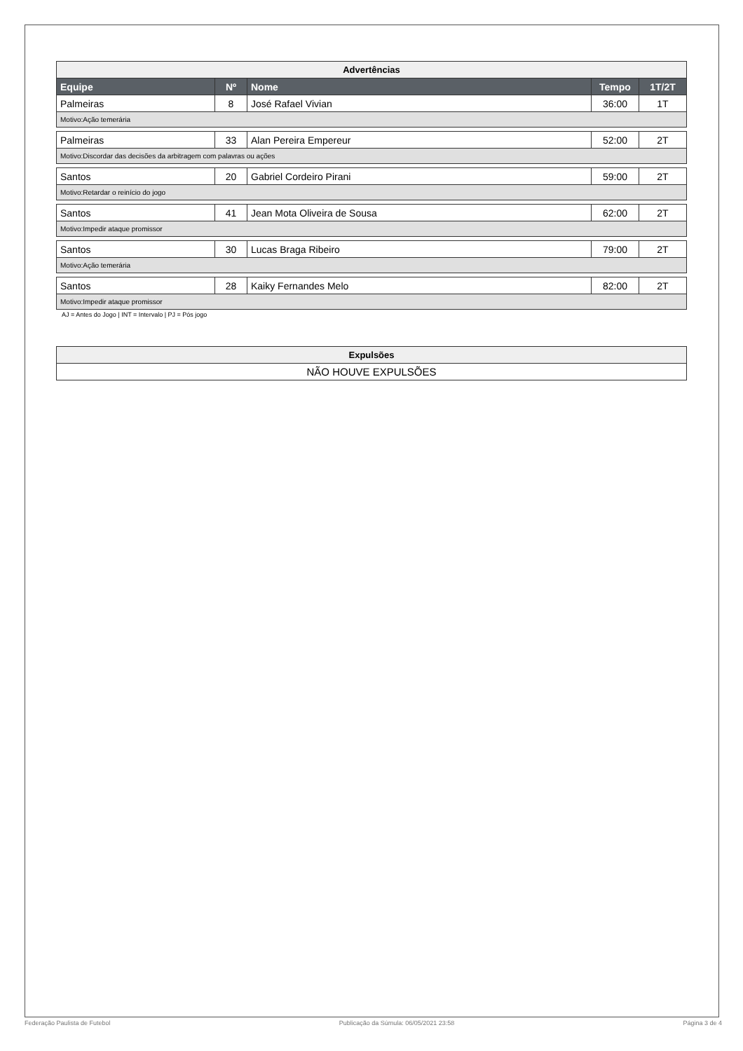| Advertências | | | | |
| Equipe | Nº | Nome | Tempo | 1T/2T |
| Palmeiras | 8 | José Rafael Vivian | 36:00 | 1T |
| Motivo:Ação temerária | | | | |
| Palmeiras | 33 | Alan Pereira Empereur | 52:00 | 2T |
| Motivo:Discordar das decisões da arbitragem com palavras ou ações | | | | |
| Santos | 20 | Gabriel Cordeiro Pirani | 59:00 | 2T |
| Motivo:Retardar o reinício do jogo | | | | |
| Santos | 41 | Jean Mota Oliveira de Sousa | 62:00 | 2T |
| Motivo:Impedir ataque promissor | | | | |
| Santos | 30 | Lucas Braga Ribeiro | 79:00 | 2T |
| Motivo:Ação temerária | | | | |
| Santos | 28 | Kaiky Fernandes Melo | 82:00 | 2T |
| Motivo:Impedir ataque promissor | | | | |
AJ = Antes do Jogo | INT = Intervalo | PJ = Pós jogo
| Expulsões |
| NÃO HOUVE EXPULSÕES |
Federação Paulista de Futebol Publicação da Súmula: 06/05/2021 23:58 Página 3 de 4